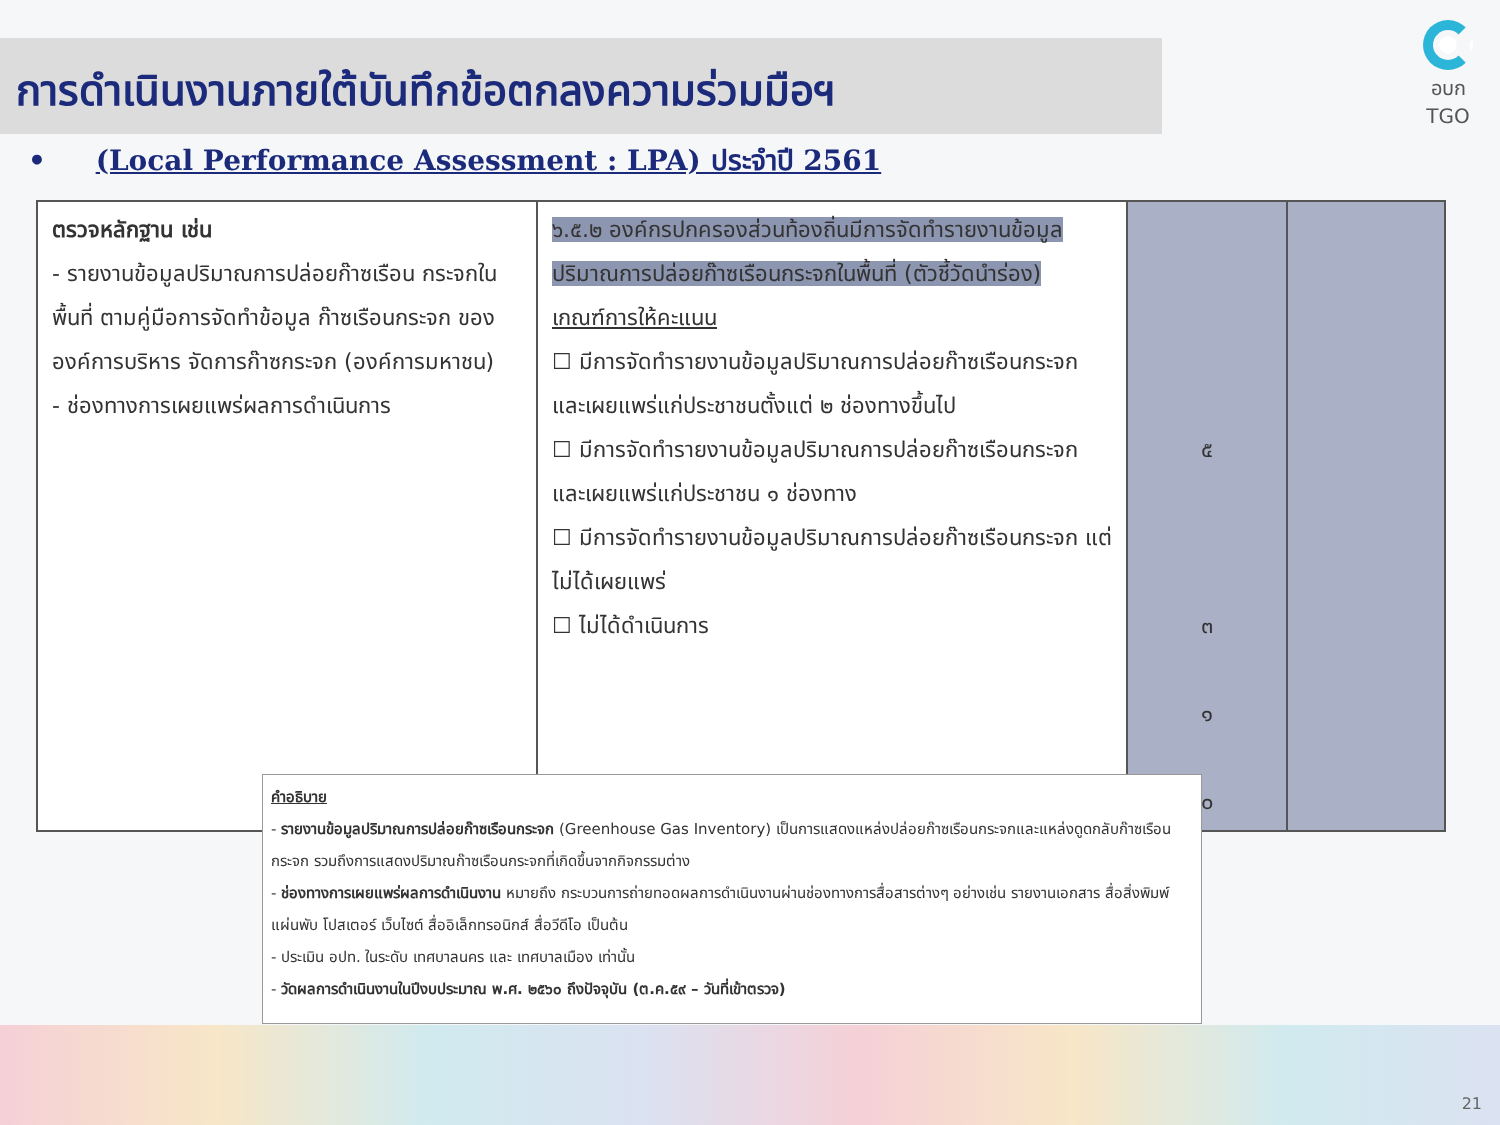การดำเนินงานภายใต้บันทึกข้อตกลงความร่วมมือฯ
อบก
TGO
• (Local Performance Assessment : LPA) ประจำปี 2561
| ตรวจหลักฐาน เช่น - รายงานข้อมูลปริมาณการปล่อยก๊าซเรือน กระจกในพื้นที่ ตามคู่มือการจัดทำข้อมูล ก๊าซเรือนกระจก ขององค์การบริหาร จัดการก๊าซกระจก (องค์การมหาชน) - ช่องทางการเผยแพร่ผลการดำเนินการ | ๖.๕.๒ องค์กรปกครองส่วนท้องถิ่นมีการจัดทำรายงานข้อมูลปริมาณการปล่อยก๊าซเรือนกระจกในพื้นที่ (ตัวชี้วัดนำร่อง) เกณฑ์การให้คะแนน ☐ มีการจัดทำรายงานข้อมูลปริมาณการปล่อยก๊าซเรือนกระจก และเผยแพร่แก่ประชาชนตั้งแต่ ๒ ช่องทางขึ้นไป ☐ มีการจัดทำรายงานข้อมูลปริมาณการปล่อยก๊าซเรือนกระจก และเผยแพร่แก่ประชาชน ๑ ช่องทาง ☐ มีการจัดทำรายงานข้อมูลปริมาณการปล่อยก๊าซเรือนกระจก แต่ไม่ได้เผยแพร่ ☐ ไม่ได้ดำเนินการ | ๕ ๓ ๑ ๐ | |
คำอธิบาย
- รายงานข้อมูลปริมาณการปล่อยก๊าซเรือนกระจก (Greenhouse Gas Inventory) เป็นการแสดงแหล่งปล่อยก๊าซเรือนกระจกและแหล่งดูดกลับก๊าซเรือนกระจก รวมถึงการแสดงปริมาณก๊าซเรือนกระจกที่เกิดขึ้นจากกิจกรรมต่าง
- ช่องทางการเผยแพร่ผลการดำเนินงาน หมายถึง กระบวนการถ่ายทอดผลการดำเนินงานผ่านช่องทางการสื่อสารต่างๆ อย่างเช่น รายงานเอกสาร สื่อสิ่งพิมพ์ แผ่นพับ โปสเตอร์ เว็บไซต์ สื่ออิเล็กทรอนิกส์ สื่อวีดีโอ เป็นต้น
- ประเมิน อปท. ในระดับ เทศบาลนคร และ เทศบาลเมือง เท่านั้น
- วัดผลการดำเนินงานในปีงบประมาณ พ.ศ. ๒๕๖๐ ถึงปัจจุบัน (ต.ค.๕๙ – วันที่เข้าตรวจ)
21